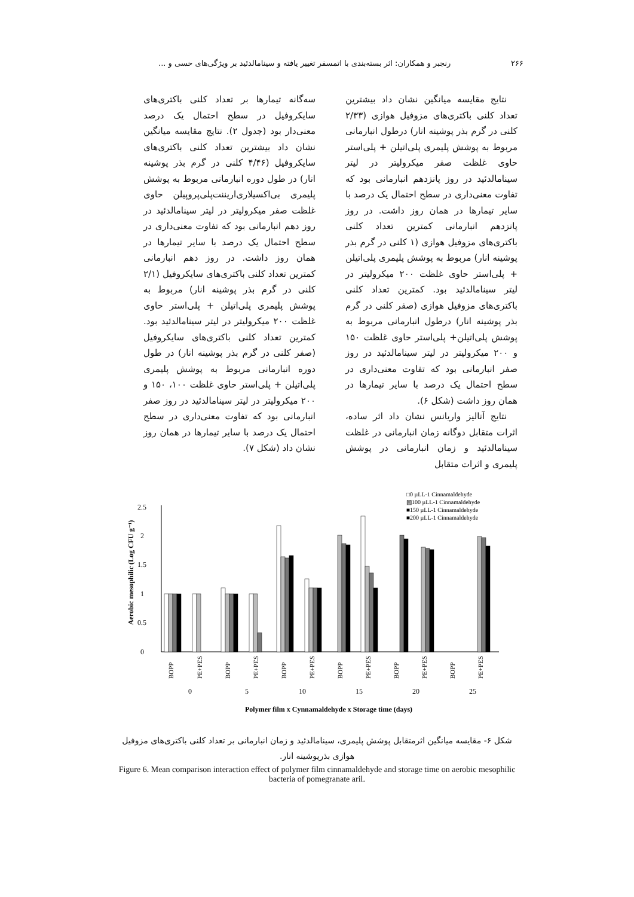۲۶۶ رنجبر و همکاران: اثر بسته‌بندی با اتمسفر تغییر یافته و سینامالدئید بر ویژگی‌های حسی و ...
نتایج مقایسه میانگین نشان داد بیشترین تعداد کلنی باکتری‌های مزوفیل هوازی (۲/۳۳ کلنی در گرم بذر پوشینه انار) درطول انبارمانی مربوط به پوشش پلیمری پلی‌اتیلن + پلی‌استر حاوی غلظت صفر میکرولیتر در لیتر سینامالدئید در روز پانزدهم انبارمانی بود که تفاوت معنی‌داری در سطح احتمال یک درصد با سایر تیمارها در همان روز داشت. در روز پانزدهم انبارمانی کمترین تعداد کلنی باکتری‌های مزوفیل هوازی (۱ کلنی در گرم بذر پوشینه انار) مربوط به پوشش پلیمری پلی‌اتیلن + پلی‌استر حاوی غلظت ۲۰۰ میکرولیتر در لیتر سینامالدئید بود. کمترین تعداد کلنی باکتری‌های مزوفیل هوازی (صفر کلنی در گرم بذر پوشینه انار) درطول انبارمانی مربوط به پوشش پلی‌اتیلن+ پلی‌استر حاوی غلظت ۱۵۰ و ۲۰۰ میکرولیتر در لیتر سینامالدئید در روز صفر انبارمانی بود که تفاوت معنی‌داری در سطح احتمال یک درصد با سایر تیمارها در همان روز داشت (شکل ۶).
نتایج آنالیز واریانس نشان داد اثر ساده، اثرات متقابل دوگانه زمان انبارمانی در غلظت سینامالدئید و زمان انبارمانی در پوشش پلیمری و اثرات متقابل
سه‌گانه تیمارها بر تعداد کلنی باکتری‌های سایکروفیل در سطح احتمال یک درصد معنی‌دار بود (جدول ۲). نتایج مقایسه میانگین نشان داد بیشترین تعداد کلنی باکتری‌های سایکروفیل (۴/۴۶ کلنی در گرم بذر پوشینه انار) در طول دوره انبارمانی مربوط به پوشش پلیمری بی‌اکسیلاری‌اریننت‌پلی‌پروپیلن حاوی غلظت صفر میکرولیتر در لیتر سینامالدئید در روز دهم انبارمانی بود که تفاوت معنی‌داری در سطح احتمال یک درصد با سایر تیمارها در همان روز داشت. در روز دهم انبارمانی کمترین تعداد کلنی باکتری‌های سایکروفیل (۲/۱ کلنی در گرم بذر پوشینه انار) مربوط به پوشش پلیمری پلی‌اتیلن + پلی‌استر حاوی غلظت ۲۰۰ میکرولیتر در لیتر سینامالدئید بود. کمترین تعداد کلنی باکتری‌های سایکروفیل (صفر کلنی در گرم بذر پوشینه انار) در طول دوره انبارمانی مربوط به پوشش پلیمری پلی‌اتیلن + پلی‌استر حاوی غلظت ۱۰۰، ۱۵۰ و ۲۰۰ میکرولیتر در لیتر سینامالدئید در روز صفر انبارمانی بود که تفاوت معنی‌داری در سطح احتمال یک درصد با سایر تیمارها در همان روز نشان داد (شکل ۷).
□0 µLL-1 Cinnamaldehyde
▨100 µLL-1 Cinnamaldehyde
■150 µLL-1 Cinnamaldehyde
■200 µLL-1 Cinnamaldehyde
0
0.5
1
1.5
2
2.5
Aerobic mesophilic (Log CFU g⁻¹)
BOPP
PE+PES
BOPP
PE+PES
BOPP
PE+PES
BOPP
PE+PES
BOPP
PE+PES
BOPP
PE+PES
0
5
10
15
20
25
Polymer film x Cynnamaldehyde x Storage time (days)
شکل ۶- مقایسه میانگین اثرمتقابل پوشش پلیمری، سینامالدئید و زمان انبارمانی بر تعداد کلنی باکتری‌های مزوفیل هوازی بذرپوشینه انار.
Figure 6. Mean comparison interaction effect of polymer film cinnamaldehyde and storage time on aerobic mesophilic bacteria of pomegranate aril.